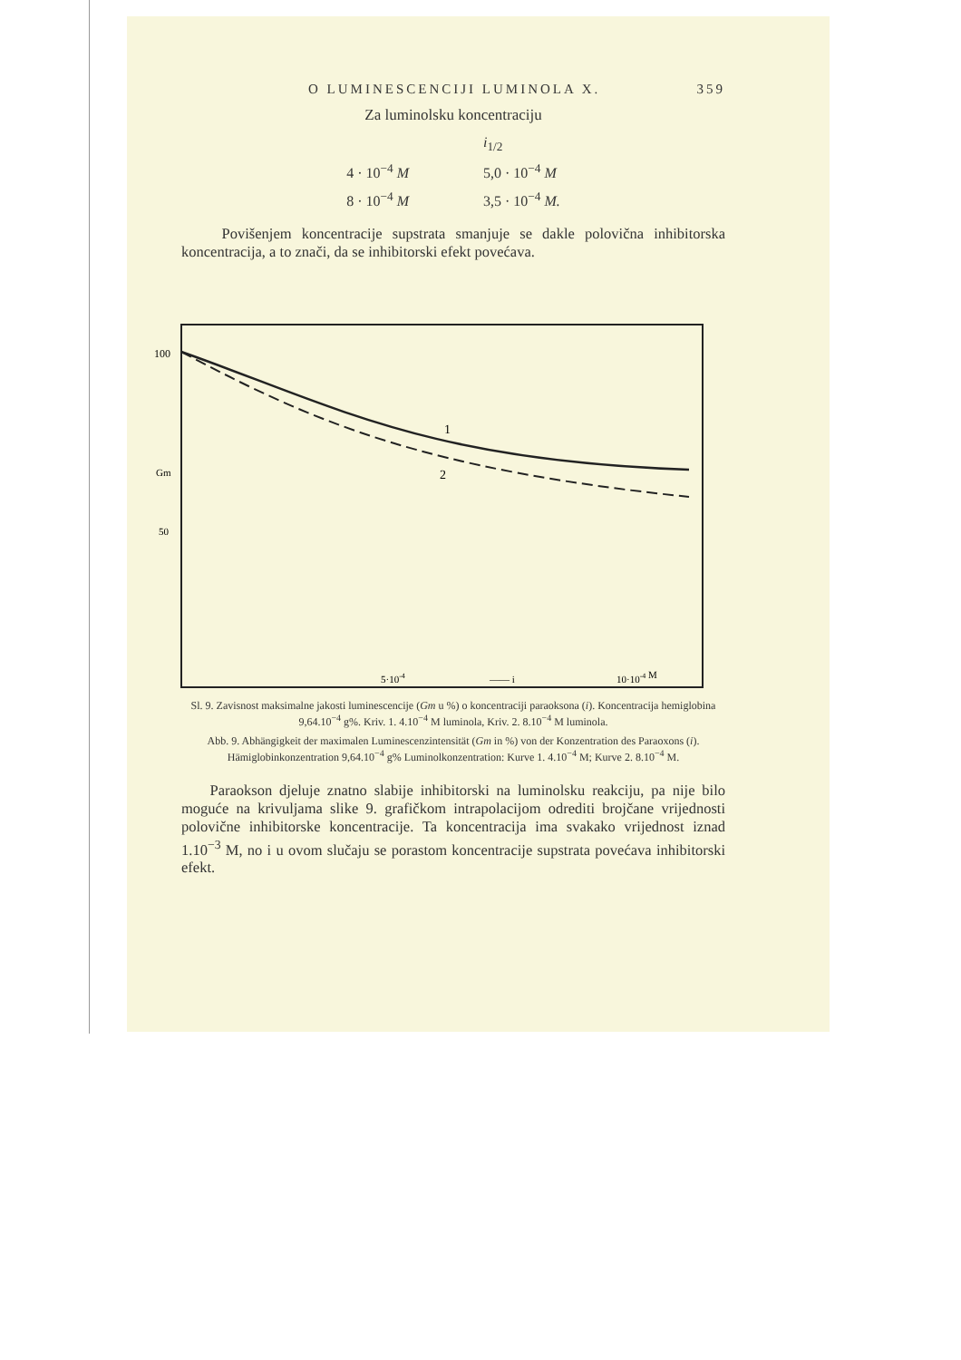O LUMINESCENCIJI LUMINOLA X. 359
Za luminolsku koncentraciju
| | i<sub>1/2</sub> |
| 4 · 10<sup>−4</sup> M | 5,0 · 10<sup>−4</sup> M |
| 8 · 10<sup>−4</sup> M | 3,5 · 10<sup>−4</sup> M. |
Povišenjem koncentracije supstrata smanjuje se dakle polovična inhibitorska koncentracija, a to znači, da se inhibitorski efekt povećava.
100
Gm
50
1
2
5·10-4
—— i
10·10-4 M
Sl. 9. Zavisnost maksimalne jakosti luminescencije (Gm u %) o koncentraciji paraoksona (i). Koncentracija hemiglobina 9,64.10<sup>−4</sup> g%. Kriv. 1. 4.10<sup>−4</sup> M luminola, Kriv. 2. 8.10<sup>−4</sup> M luminola.
Abb. 9. Abhängigkeit der maximalen Luminescenzintensität (Gm in %) von der Konzentration des Paraoxons (i). Hämiglobinkonzentration 9,64.10<sup>−4</sup> g% Luminolkonzentration: Kurve 1. 4.10<sup>−4</sup> M; Kurve 2. 8.10<sup>−4</sup> M.
Paraokson djeluje znatno slabije inhibitorski na luminolsku reakciju, pa nije bilo moguće na krivuljama slike 9. grafičkom intrapolacijom odrediti brojčane vrijednosti polovične inhibitorske koncentracije. Ta koncentracija ima svakako vrijednost iznad 1.10<sup>−3</sup> M, no i u ovom slučaju se porastom koncentracije supstrata povećava inhibitorski efekt.